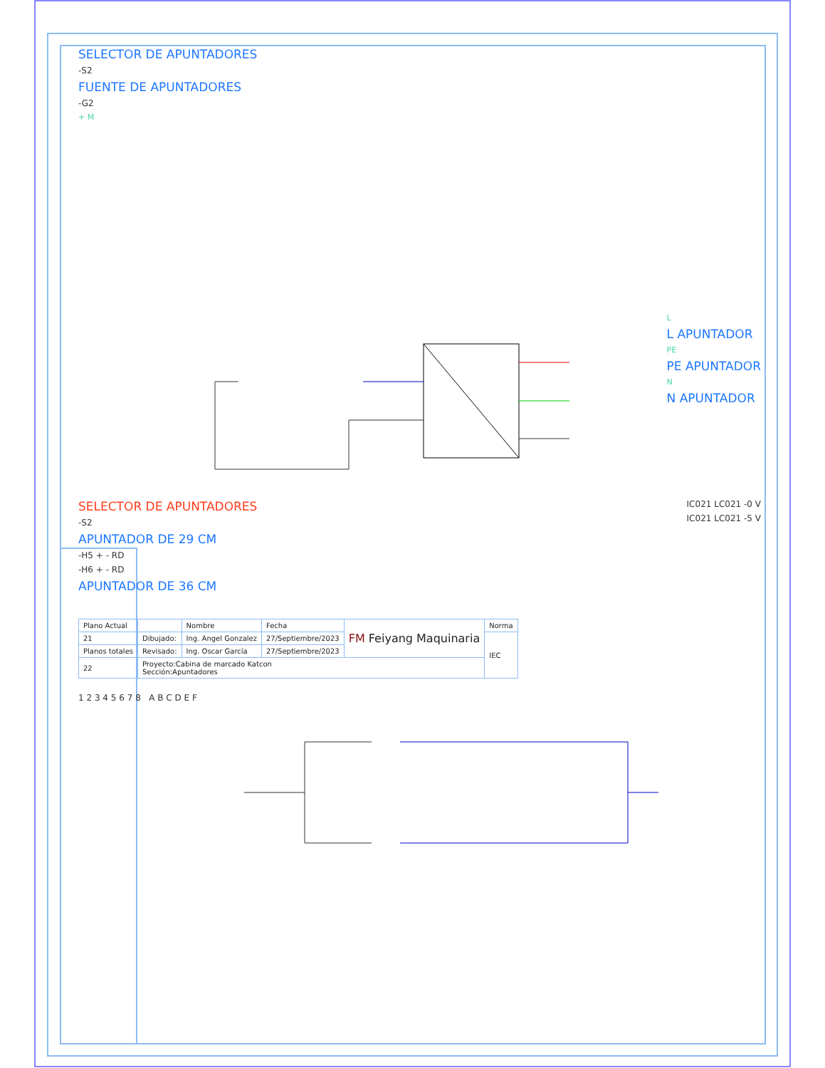SELECTOR DE APUNTADORES
-S2
FUENTE DE APUNTADORES
-G2
+ M
L
L APUNTADOR
PE
PE APUNTADOR
N
N APUNTADOR
SELECTOR DE APUNTADORES
-S2
APUNTADOR DE 29 CM
-H5 + - RD
-H6 + - RD
APUNTADOR DE 36 CM
IC021 LC021 -0 V
IC021 LC021 -5 V
| Plano Actual | | Nombre | Fecha | FM Feiyang Maquinaria | Norma |
| 21 | Dibujado: | Ing. Angel Gonzalez | 27/Septiembre/2023 | | IEC |
| Planos totales | Revisado: | Ing. Oscar García | 27/Septiembre/2023 | | |
| 22 | Proyecto:Cabina de marcado Katcon Sección:Apuntadores | | | | |
1 2 3 4 5 6 7 8 A B C D E F